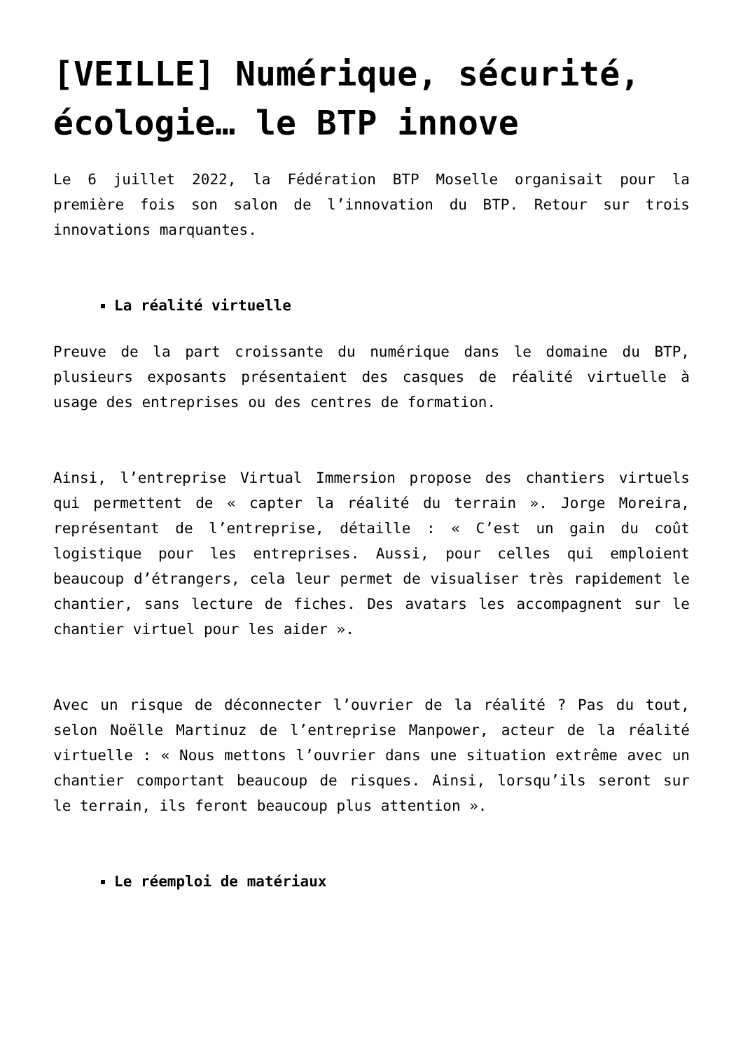[VEILLE] Numérique, sécurité, écologie… le BTP innove
Le 6 juillet 2022, la Fédération BTP Moselle organisait pour la première fois son salon de l’innovation du BTP. Retour sur trois innovations marquantes.
La réalité virtuelle
Preuve de la part croissante du numérique dans le domaine du BTP, plusieurs exposants présentaient des casques de réalité virtuelle à usage des entreprises ou des centres de formation.
Ainsi, l’entreprise Virtual Immersion propose des chantiers virtuels qui permettent de « capter la réalité du terrain ». Jorge Moreira, représentant de l’entreprise, détaille : « C’est un gain du coût logistique pour les entreprises. Aussi, pour celles qui emploient beaucoup d’étrangers, cela leur permet de visualiser très rapidement le chantier, sans lecture de fiches. Des avatars les accompagnent sur le chantier virtuel pour les aider ».
Avec un risque de déconnecter l’ouvrier de la réalité ? Pas du tout, selon Noëlle Martinuz de l’entreprise Manpower, acteur de la réalité virtuelle : « Nous mettons l’ouvrier dans une situation extrême avec un chantier comportant beaucoup de risques. Ainsi, lorsqu’ils seront sur le terrain, ils feront beaucoup plus attention ».
Le réemploi de matériaux